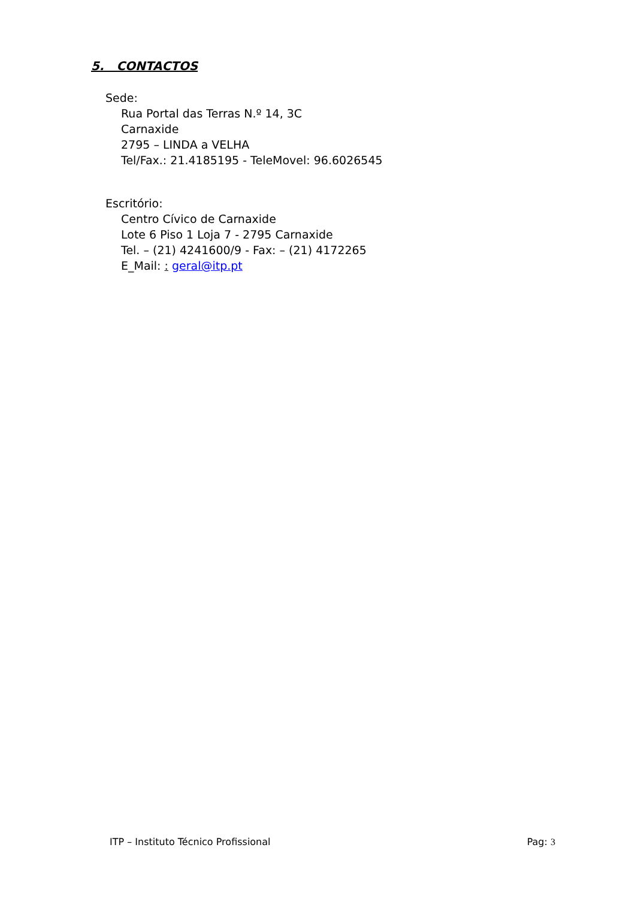5. CONTACTOS
Sede:
Rua Portal das Terras N.º 14, 3C
Carnaxide
2795 – LINDA a VELHA
Tel/Fax.: 21.4185195 - TeleMovel: 96.6026545
Escritório:
Centro Cívico de Carnaxide
Lote 6 Piso 1 Loja 7 - 2795 Carnaxide
Tel. – (21) 4241600/9 - Fax: – (21) 4172265
E_Mail: : geral@itp.pt
ITP – Instituto Técnico Profissional Pag: 3